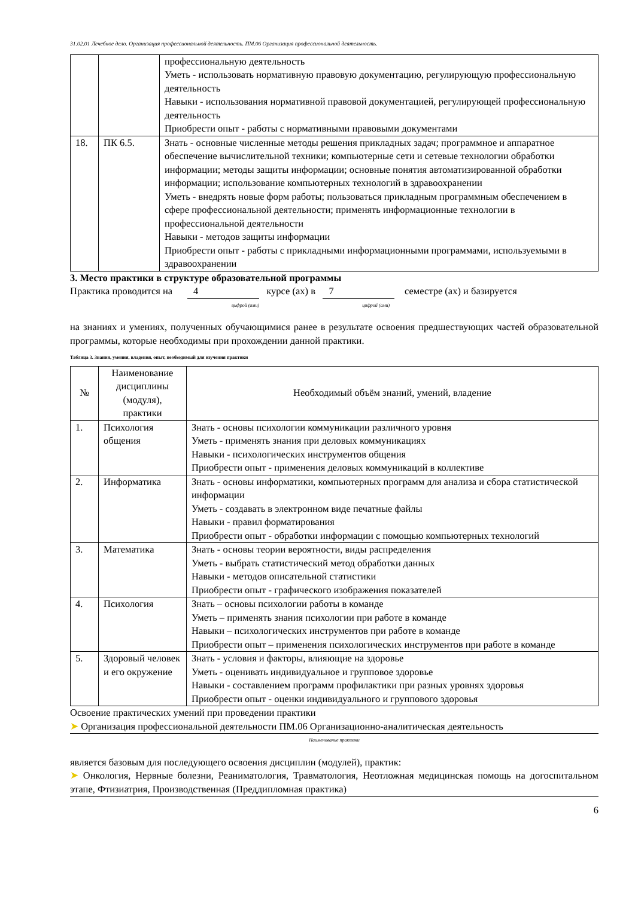31.02.01 Лечебное дело. Организация профессиональной деятельность. ПМ.06 Организация профессиональной деятельность.
| | | профессиональную деятельность Уметь - использовать нормативную правовую документацию, регулирующую профессиональную деятельность Навыки - использования нормативной правовой документацией, регулирующей профессиональную деятельность Приобрести опыт - работы с нормативными правовыми документами |
| 18. | ПК 6.5. | Знать - основные численные методы решения прикладных задач; программное и аппаратное обеспечение вычислительной техники; компьютерные сети и сетевые технологии обработки информации; методы защиты информации; основные понятия автоматизированной обработки информации; использование компьютерных технологий в здравоохранении Уметь - внедрять новые форм работы; пользоваться прикладным программным обеспечением в сфере профессиональной деятельности; применять информационные технологии в профессиональной деятельности Навыки - методов защиты информации Приобрести опыт - работы с прикладными информационными программами, используемыми в здравоохранении |
3. Место практики в структуре образовательной программы
Практика проводится на 4 курсе (ах) в 7 семестре (ах) и базируется
цифрой (ами) цифрой (ами)
на знаниях и умениях, полученных обучающимися ранее в результате освоения предшествующих частей образовательной программы, которые необходимы при прохождении данной практики.
Таблица 3. Знания, умения, владения, опыт, необходимый для изучения практики
| № | Наименование дисциплины (модуля), практики | Необходимый объём знаний, умений, владение |
| --- | --- | --- |
| 1. | Психология общения | Знать - основы психологии коммуникации различного уровня Уметь - применять знания при деловых коммуникациях Навыки - психологических инструментов общения Приобрести опыт - применения деловых коммуникаций в коллективе |
| 2. | Информатика | Знать - основы информатики, компьютерных программ для анализа и сбора статистической информации Уметь - создавать в электронном виде печатные файлы Навыки - правил форматирования Приобрести опыт - обработки информации с помощью компьютерных технологий |
| 3. | Математика | Знать - основы теории вероятности, виды распределения Уметь - выбрать статистический метод обработки данных Навыки - методов описательной статистики Приобрести опыт - графического изображения показателей |
| 4. | Психология | Знать – основы психологии работы в команде Уметь – применять знания психологии при работе в команде Навыки – психологических инструментов при работе в команде Приобрести опыт – применения психологических инструментов при работе в команде |
| 5. | Здоровый человек и его окружение | Знать - условия и факторы, влияющие на здоровье Уметь - оценивать индивидуальное и групповое здоровье Навыки - составлением программ профилактики при разных уровнях здоровья Приобрести опыт - оценки индивидуального и группового здоровья |
Освоение практических умений при проведении практики
➤ Организация профессиональной деятельности ПМ.06 Организационно-аналитическая деятельность
Наименование практики
является базовым для последующего освоения дисциплин (модулей), практик:
➤ Онкология, Нервные болезни, Реаниматология, Травматология, Неотложная медицинская помощь на догоспитальном этапе, Фтизиатрия, Производственная (Преддипломная практика)
6